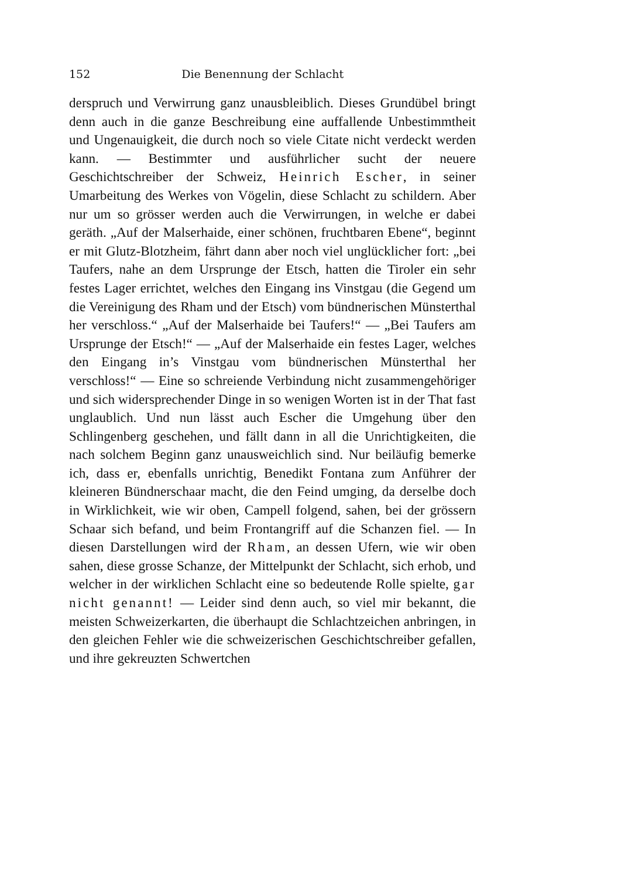152 Die Benennung der Schlacht
derspruch und Verwirrung ganz unausbleiblich. Dieses Grundübel bringt denn auch in die ganze Beschreibung eine auffallende Unbestimmtheit und Ungenauigkeit, die durch noch so viele Citate nicht verdeckt werden kann. — Bestimmter und ausführlicher sucht der neuere Geschichtschreiber der Schweiz, Heinrich Escher, in seiner Umarbeitung des Werkes von Vögelin, diese Schlacht zu schildern. Aber nur um so grösser werden auch die Verwirrungen, in welche er dabei geräth. „Auf der Malserhaide, einer schönen, fruchtbaren Ebene“, beginnt er mit Glutz-Blotzheim, fährt dann aber noch viel unglücklicher fort: „bei Taufers, nahe an dem Ursprunge der Etsch, hatten die Tiroler ein sehr festes Lager errichtet, welches den Eingang ins Vinstgau (die Gegend um die Vereinigung des Rham und der Etsch) vom bündnerischen Münsterthal her verschloss.“ „Auf der Malserhaide bei Taufers!“ — „Bei Taufers am Ursprunge der Etsch!“ — „Auf der Malserhaide ein festes Lager, welches den Eingang in’s Vinstgau vom bündnerischen Münsterthal her verschloss!“ — Eine so schreiende Verbindung nicht zusammengehöriger und sich widersprechender Dinge in so wenigen Worten ist in der That fast unglaublich. Und nun lässt auch Escher die Umgehung über den Schlingenberg geschehen, und fällt dann in all die Unrichtigkeiten, die nach solchem Beginn ganz unausweichlich sind. Nur beiläufig bemerke ich, dass er, ebenfalls unrichtig, Benedikt Fontana zum Anführer der kleineren Bündnerschaar macht, die den Feind umging, da derselbe doch in Wirklichkeit, wie wir oben, Campell folgend, sahen, bei der grössern Schaar sich befand, und beim Frontangriff auf die Schanzen fiel. — In diesen Darstellungen wird der Rham, an dessen Ufern, wie wir oben sahen, diese grosse Schanze, der Mittelpunkt der Schlacht, sich erhob, und welcher in der wirklichen Schlacht eine so bedeutende Rolle spielte, gar nicht genannt! — Leider sind denn auch, so viel mir bekannt, die meisten Schweizerkarten, die überhaupt die Schlachtzeichen anbringen, in den gleichen Fehler wie die schweizerischen Geschichtschreiber gefallen, und ihre gekreuzten Schwertchen